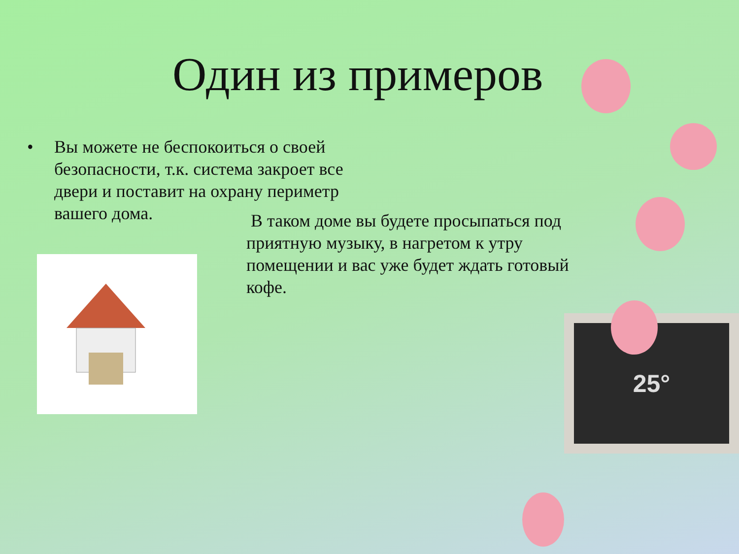Один из примеров
• Вы можете не беспокоиться о своей безопасности, т.к. система закроет все двери и поставит на охрану периметр вашего дома.
В таком доме вы будете просыпаться под приятную музыку, в нагретом к утру помещении и вас уже будет ждать готовый кофе.
25°